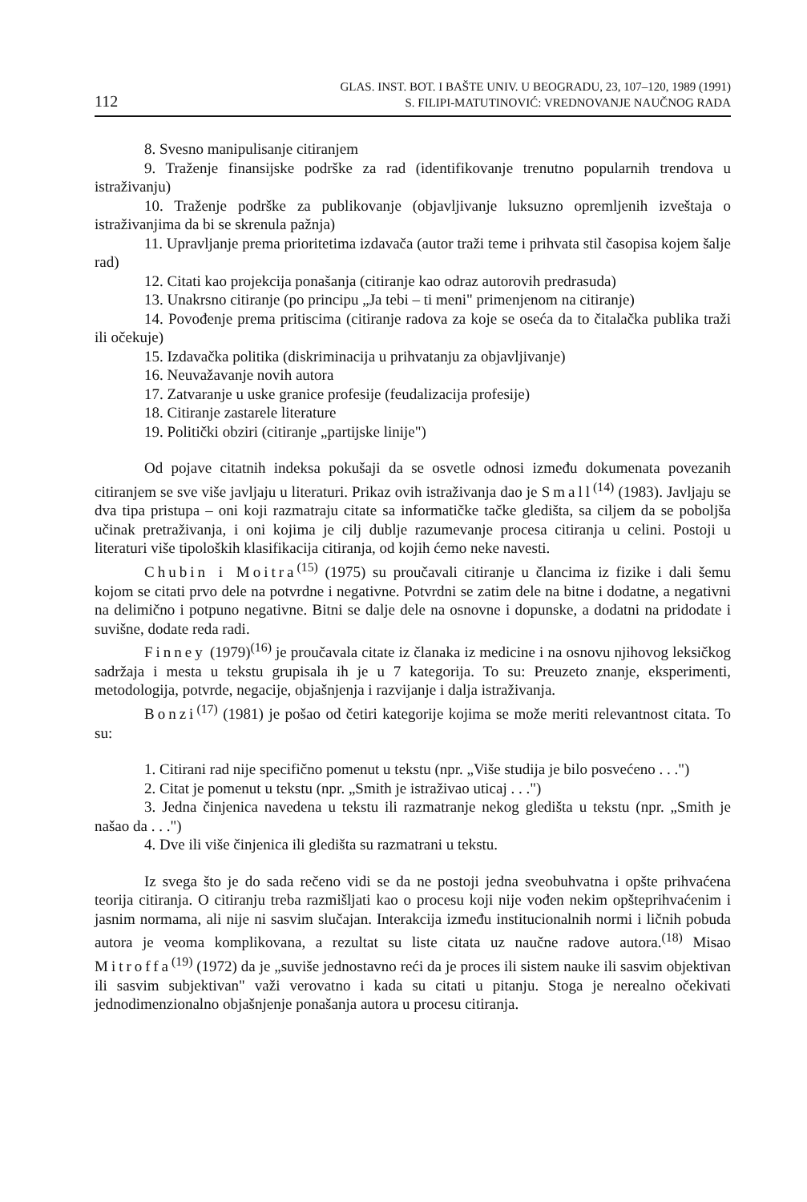112
GLAS. INST. BOT. I BAŠTE UNIV. U BEOGRADU, 23, 107–120, 1989 (1991)
S. FILIPI-MATUTINOVIĆ: VREDNOVANJE NAUČNOG RADA
8. Svesno manipulisanje citiranjem
9. Traženje finansijske podrške za rad (identifikovanje trenutno popularnih trendova u istraživanju)
10. Traženje podrške za publikovanje (objavljivanje luksuzno opremljenih izveštaja o istraživanjima da bi se skrenula pažnja)
11. Upravljanje prema prioritetima izdavača (autor traži teme i prihvata stil časopisa kojem šalje rad)
12. Citati kao projekcija ponašanja (citiranje kao odraz autorovih predrasuda)
13. Unakrsno citiranje (po principu „Ja tebi – ti meni" primenjenom na citiranje)
14. Povođenje prema pritiscima (citiranje radova za koje se oseća da to čitalačka publika traži ili očekuje)
15. Izdavačka politika (diskriminacija u prihvatanju za objavljivanje)
16. Neuvažavanje novih autora
17. Zatvaranje u uske granice profesije (feudalizacija profesije)
18. Citiranje zastarele literature
19. Politički obziri (citiranje „partijske linije")
Od pojave citatnih indeksa pokušaji da se osvetle odnosi između dokumenata povezanih citiranjem se sve više javljaju u literaturi. Prikaz ovih istraživanja dao je Small<sup>(14)</sup> (1983). Javljaju se dva tipa pristupa – oni koji razmatraju citate sa informatičke tačke gledišta, sa ciljem da se poboljša učinak pretraživanja, i oni kojima je cilj dublje razumevanje procesa citiranja u celini. Postoji u literaturi više tipoloških klasifikacija citiranja, od kojih ćemo neke navesti.
Chubin i Moitra<sup>(15)</sup> (1975) su proučavali citiranje u člancima iz fizike i dali šemu kojom se citati prvo dele na potvrdne i negativne. Potvrdni se zatim dele na bitne i dodatne, a negativni na delimično i potpuno negativne. Bitni se dalje dele na osnovne i dopunske, a dodatni na pridodate i suvišne, dodate reda radi.
Finney (1979)<sup>(16)</sup> je proučavala citate iz članaka iz medicine i na osnovu njihovog leksičkog sadržaja i mesta u tekstu grupisala ih je u 7 kategorija. To su: Preuzeto znanje, eksperimenti, metodologija, potvrde, negacije, objašnjenja i razvijanje i dalja istraživanja.
Bonzi<sup>(17)</sup> (1981) je pošao od četiri kategorije kojima se može meriti relevantnost citata. To su:
1. Citirani rad nije specifično pomenut u tekstu (npr. „Više studija je bilo posvećeno . . .")
2. Citat je pomenut u tekstu (npr. „Smith je istraživao uticaj . . .")
3. Jedna činjenica navedena u tekstu ili razmatranje nekog gledišta u tekstu (npr. „Smith je našao da . . .")
4. Dve ili više činjenica ili gledišta su razmatrani u tekstu.
Iz svega što je do sada rečeno vidi se da ne postoji jedna sveobuhvatna i opšte prihvaćena teorija citiranja. O citiranju treba razmišljati kao o procesu koji nije vođen nekim opšteprihvaćenim i jasnim normama, ali nije ni sasvim slučajan. Interakcija između institucionalnih normi i ličnih pobuda autora je veoma komplikovana, a rezultat su liste citata uz naučne radove autora.<sup>(18)</sup> Misao Mitroffa<sup>(19)</sup> (1972) da je „suviše jednostavno reći da je proces ili sistem nauke ili sasvim objektivan ili sasvim subjektivan" važi verovatno i kada su citati u pitanju. Stoga je nerealno očekivati jednodimenzionalno objašnjenje ponašanja autora u procesu citiranja.